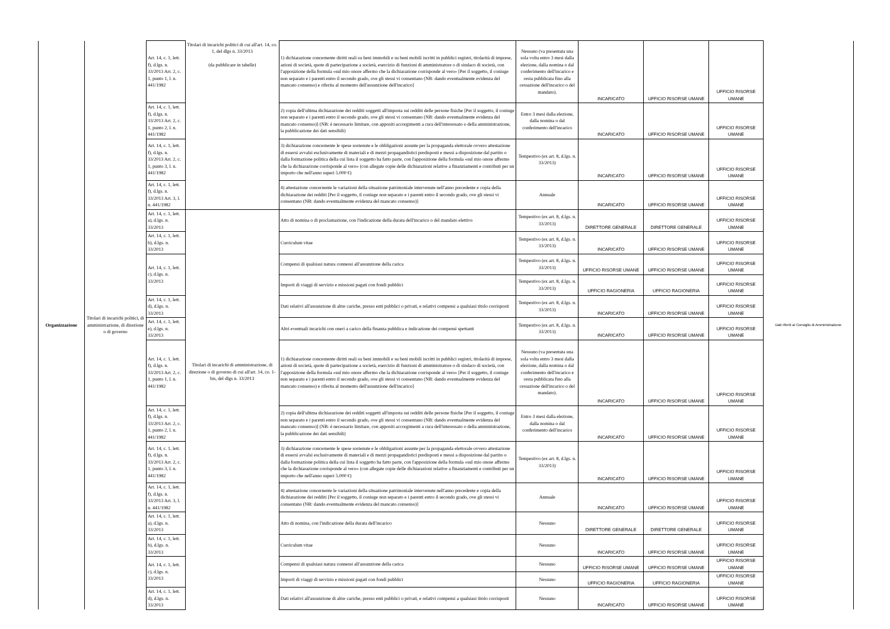| Organizzazione | Titolari di incarichi politici, di amministrazione, di direzione o di governo | Art. 14, c. 1, lett. f), d.lgs. n. 33/2013 Art. 2, c. 1, punto 1, l. n. 441/1982 | Titolari di incarichi politici di cui all'art. 14, co. 1, del dlgs n. 33/2013 (da pubblicare in tabelle) | 1) dichiarazione concernente diritti reali su beni immobili e su beni mobili iscritti in pubblici registri, titolarità di imprese, azioni di società, quote di partecipazione a società, esercizio di funzioni di amministratore o di sindaco di società, con l'apposizione della formula «sul mio onore affermo che la dichiarazione corrisponde al vero» [Per il soggetto, il coniuge non separato e i parenti entro il secondo grado, ove gli stessi vi consentano (NB: dando eventualmente evidenza del mancato consenso) e riferita al momento dell'assunzione dell'incarico] | Nessuno (va presentata una sola volta entro 3 mesi dalla elezione, dalla nomina o dal conferimento dell'incarico e resta pubblicata fino alla cessazione dell'incarico o del mandato). | INCARICATO | UFFICIO RISORSE UMANE | UFFICIO RISORSE UMANE | Dati riferiti al Consiglio di Amministrazione |
| | | Art. 14, c. 1, lett. f), d.lgs. n. 33/2013 Art. 2, c. 1, punto 2, l. n. 441/1982 | | 2) copia dell'ultima dichiarazione dei redditi soggetti all'imposta sui redditi delle persone fisiche [Per il soggetto, il coniuge non separato e i parenti entro il secondo grado, ove gli stessi vi consentano (NB: dando eventualmente evidenza del mancato consenso)] (NB: è necessario limitare, con appositi accorgimenti a cura dell'interessato o della amministrazione, la pubblicazione dei dati sensibili) | Entro 3 mesi dalla elezione, dalla nomina o dal conferimento dell'incarico | INCARICATO | UFFICIO RISORSE UMANE | UFFICIO RISORSE UMANE | |
| | | Art. 14, c. 1, lett. f), d.lgs. n. 33/2013 Art. 2, c. 1, punto 3, l. n. 441/1982 | | 3) dichiarazione concernente le spese sostenute e le obbligazioni assunte per la propaganda elettorale ovvero attestazione di essersi avvalsi esclusivamente di materiali e di mezzi propagandistici predisposti e messi a disposizione dal partito o dalla formazione politica della cui lista il soggetto ha fatto parte, con l'apposizione della formula «sul mio onore affermo che la dichiarazione corrisponde al vero» (con allegate copie delle dichiarazioni relative a finanziamenti e contributi per un importo che nell'anno superi 5.000 €) | Tempestivo (ex art. 8, d.lgs. n. 33/2013) | INCARICATO | UFFICIO RISORSE UMANE | UFFICIO RISORSE UMANE | |
| | | Art. 14, c. 1, lett. f), d.lgs. n. 33/2013 Art. 3, l. n. 441/1982 | | 4) attestazione concernente le variazioni della situazione patrimoniale intervenute nell'anno precedente e copia della dichiarazione dei redditi [Per il soggetto, il coniuge non separato e i parenti entro il secondo grado, ove gli stessi vi consentano (NB: dando eventualmente evidenza del mancato consenso)] | Annuale | INCARICATO | UFFICIO RISORSE UMANE | UFFICIO RISORSE UMANE | |
| | | Art. 14, c. 1, lett. a), d.lgs. n. 33/2013 | Titolari di incarichi di amministrazione, di direzione o di governo di cui all'art. 14, co. 1-bis, del dlgs n. 33/2013 | Atto di nomina o di proclamazione, con l'indicazione della durata dell'incarico o del mandato elettivo | Tempestivo (ex art. 8, d.lgs. n. 33/2013) | DIRETTORE GENERALE | DIRETTORE GENERALE | UFFICIO RISORSE UMANE | |
| | | Art. 14, c. 1, lett. b), d.lgs. n. 33/2013 | | Curriculum vitae | Tempestivo (ex art. 8, d.lgs. n. 33/2013) | INCARICATO | UFFICIO RISORSE UMANE | UFFICIO RISORSE UMANE | |
| | | Art. 14, c. 1, lett. c), d.lgs. n. 33/2013 | | Compensi di qualsiasi natura connessi all'assunzione della carica | Tempestivo (ex art. 8, d.lgs. n. 33/2013) | UFFICIO RISORSE UMANE | UFFICIO RISORSE UMANE | UFFICIO RISORSE UMANE | |
| | | | | Importi di viaggi di servizio e missioni pagati con fondi pubblici | Tempestivo (ex art. 8, d.lgs. n. 33/2013) | UFFICIO RAGIONERIA | UFFICIO RAGIONERIA | UFFICIO RISORSE UMANE | |
| | | Art. 14, c. 1, lett. d), d.lgs. n. 33/2013 | | Dati relativi all'assunzione di altre cariche, presso enti pubblici o privati, e relativi compensi a qualsiasi titolo corrisposti | Tempestivo (ex art. 8, d.lgs. n. 33/2013) | INCARICATO | UFFICIO RISORSE UMANE | UFFICIO RISORSE UMANE | |
| | | Art. 14, c. 1, lett. e), d.lgs. n. 33/2013 | | Altri eventuali incarichi con oneri a carico della finanza pubblica e indicazione dei compensi spettanti | Tempestivo (ex art. 8, d.lgs. n. 33/2013) | INCARICATO | UFFICIO RISORSE UMANE | UFFICIO RISORSE UMANE | |
| | | Art. 14, c. 1, lett. f), d.lgs. n. 33/2013 Art. 2, c. 1, punto 1, l. n. 441/1982 | | 1) dichiarazione concernente diritti reali su beni immobili e su beni mobili iscritti in pubblici registri, titolarità di imprese, azioni di società, quote di partecipazione a società, esercizio di funzioni di amministratore o di sindaco di società, con l'apposizione della formula «sul mio onore affermo che la dichiarazione corrisponde al vero» [Per il soggetto, il coniuge non separato e i parenti entro il secondo grado, ove gli stessi vi consentano (NB: dando eventualmente evidenza del mancato consenso) e riferita al momento dell'assunzione dell'incarico] | Nessuno (va presentata una sola volta entro 3 mesi dalla elezione, dalla nomina o dal conferimento dell'incarico e resta pubblicata fino alla cessazione dell'incarico o del mandato). | INCARICATO | UFFICIO RISORSE UMANE | UFFICIO RISORSE UMANE | |
| | | Art. 14, c. 1, lett. f), d.lgs. n. 33/2013 Art. 2, c. 1, punto 2, l. n. 441/1982 | | 2) copia dell'ultima dichiarazione dei redditi soggetti all'imposta sui redditi delle persone fisiche [Per il soggetto, il coniuge non separato e i parenti entro il secondo grado, ove gli stessi vi consentano (NB: dando eventualmente evidenza del mancato consenso)] (NB: è necessario limitare, con appositi accorgimenti a cura dell'interessato o della amministrazione, la pubblicazione dei dati sensibili) | Entro 3 mesi dalla elezione, dalla nomina o dal conferimento dell'incarico | INCARICATO | UFFICIO RISORSE UMANE | UFFICIO RISORSE UMANE | |
| | | Art. 14, c. 1, lett. f), d.lgs. n. 33/2013 Art. 2, c. 1, punto 3, l. n. 441/1982 | | 3) dichiarazione concernente le spese sostenute e le obbligazioni assunte per la propaganda elettorale ovvero attestazione di essersi avvalsi esclusivamente di materiali e di mezzi propagandistici predisposti e messi a disposizione dal partito o dalla formazione politica della cui lista il soggetto ha fatto parte, con l'apposizione della formula «sul mio onore affermo che la dichiarazione corrisponde al vero» (con allegate copie delle dichiarazioni relative a finanziamenti e contributi per un importo che nell'anno superi 5.000 €) | Tempestivo (ex art. 8, d.lgs. n. 33/2013) | INCARICATO | UFFICIO RISORSE UMANE | UFFICIO RISORSE UMANE | |
| | | Art. 14, c. 1, lett. f), d.lgs. n. 33/2013 Art. 3, l. n. 441/1982 | | 4) attestazione concernente le variazioni della situazione patrimoniale intervenute nell'anno precedente e copia della dichiarazione dei redditi [Per il soggetto, il coniuge non separato e i parenti entro il secondo grado, ove gli stessi vi consentano (NB: dando eventualmente evidenza del mancato consenso)] | Annuale | INCARICATO | UFFICIO RISORSE UMANE | UFFICIO RISORSE UMANE | |
| | | Art. 14, c. 1, lett. a), d.lgs. n. 33/2013 | | Atto di nomina, con l'indicazione della durata dell'incarico | Nessuno | DIRETTORE GENERALE | DIRETTORE GENERALE | UFFICIO RISORSE UMANE | |
| | | Art. 14, c. 1, lett. b), d.lgs. n. 33/2013 | | Curriculum vitae | Nessuno | INCARICATO | UFFICIO RISORSE UMANE | UFFICIO RISORSE UMANE | |
| | | Art. 14, c. 1, lett. c), d.lgs. n. 33/2013 | | Compensi di qualsiasi natura connessi all'assunzione della carica | Nessuno | UFFICIO RISORSE UMANE | UFFICIO RISORSE UMANE | UFFICIO RISORSE UMANE | |
| | | | | Importi di viaggi di servizio e missioni pagati con fondi pubblici | Nessuno | UFFICIO RAGIONERIA | UFFICIO RAGIONERIA | UFFICIO RISORSE UMANE | |
| | | Art. 14, c. 1, lett. d), d.lgs. n. 33/2013 | | Dati relativi all'assunzione di altre cariche, presso enti pubblici o privati, e relativi compensi a qualsiasi titolo corrisposti | Nessuno | INCARICATO | UFFICIO RISORSE UMANE | UFFICIO RISORSE UMANE | |